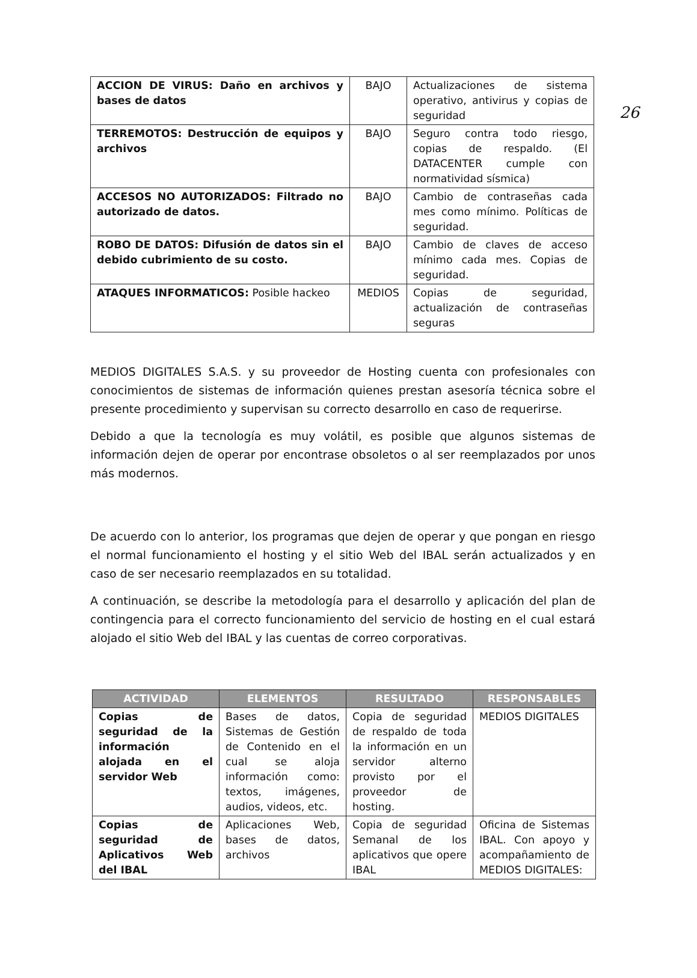26
| ACCION DE VIRUS: Daño en archivos y bases de datos | BAJO | Actualizaciones de sistema operativo, antivirus y copias de seguridad |
| TERREMOTOS: Destrucción de equipos y archivos | BAJO | Seguro contra todo riesgo, copias de respaldo. (El DATACENTER cumple con normatividad sísmica) |
| ACCESOS NO AUTORIZADOS: Filtrado no autorizado de datos. | BAJO | Cambio de contraseñas cada mes como mínimo. Políticas de seguridad. |
| ROBO DE DATOS: Difusión de datos sin el debido cubrimiento de su costo. | BAJO | Cambio de claves de acceso mínimo cada mes. Copias de seguridad. |
| ATAQUES INFORMATICOS: Posible hackeo | MEDIOS | Copias de seguridad, actualización de contraseñas seguras |
MEDIOS DIGITALES S.A.S. y su proveedor de Hosting cuenta con profesionales con conocimientos de sistemas de información quienes prestan asesoría técnica sobre el presente procedimiento y supervisan su correcto desarrollo en caso de requerirse.
Debido a que la tecnología es muy volátil, es posible que algunos sistemas de información dejen de operar por encontrase obsoletos o al ser reemplazados por unos más modernos.
De acuerdo con lo anterior, los programas que dejen de operar y que pongan en riesgo el normal funcionamiento el hosting y el sitio Web del IBAL serán actualizados y en caso de ser necesario reemplazados en su totalidad.
A continuación, se describe la metodología para el desarrollo y aplicación del plan de contingencia para el correcto funcionamiento del servicio de hosting en el cual estará alojado el sitio Web del IBAL y las cuentas de correo corporativas.
| ACTIVIDAD | ELEMENTOS | RESULTADO | RESPONSABLES |
| --- | --- | --- | --- |
| Copias de seguridad de la información alojada en el servidor Web | Bases de datos, Sistemas de Gestión de Contenido en el cual se aloja información como: textos, imágenes, audios, videos, etc. | Copia de seguridad de respaldo de toda la información en un servidor alterno provisto por el proveedor de hosting. | MEDIOS DIGITALES |
| Copias de seguridad de Aplicativos Web del IBAL | Aplicaciones Web, bases de datos, archivos | Copia de seguridad Semanal de los aplicativos que opere IBAL | Oficina de Sistemas IBAL. Con apoyo y acompañamiento de MEDIOS DIGITALES: |